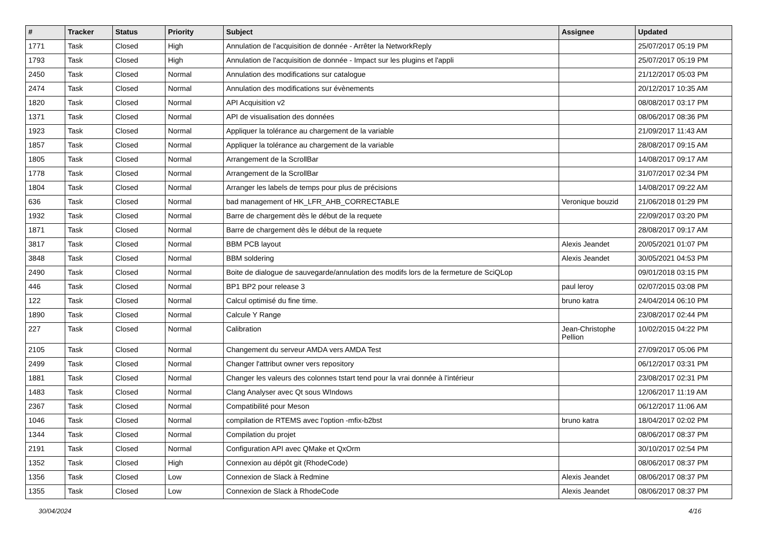| # | Tracker | Status | Priority | Subject | Assignee | Updated |
| --- | --- | --- | --- | --- | --- | --- |
| 1771 | Task | Closed | High | Annulation de l'acquisition de donnée - Arrêter la NetworkReply | | 25/07/2017 05:19 PM |
| 1793 | Task | Closed | High | Annulation de l'acquisition de donnée - Impact sur les plugins et l'appli | | 25/07/2017 05:19 PM |
| 2450 | Task | Closed | Normal | Annulation des modifications sur catalogue | | 21/12/2017 05:03 PM |
| 2474 | Task | Closed | Normal | Annulation des modifications sur évènements | | 20/12/2017 10:35 AM |
| 1820 | Task | Closed | Normal | API Acquisition v2 | | 08/08/2017 03:17 PM |
| 1371 | Task | Closed | Normal | API de visualisation des données | | 08/06/2017 08:36 PM |
| 1923 | Task | Closed | Normal | Appliquer la tolérance au chargement de la variable | | 21/09/2017 11:43 AM |
| 1857 | Task | Closed | Normal | Appliquer la tolérance au chargement de la variable | | 28/08/2017 09:15 AM |
| 1805 | Task | Closed | Normal | Arrangement de la ScrollBar | | 14/08/2017 09:17 AM |
| 1778 | Task | Closed | Normal | Arrangement de la ScrollBar | | 31/07/2017 02:34 PM |
| 1804 | Task | Closed | Normal | Arranger les labels de temps pour plus de précisions | | 14/08/2017 09:22 AM |
| 636 | Task | Closed | Normal | bad management of HK_LFR_AHB_CORRECTABLE | Veronique bouzid | 21/06/2018 01:29 PM |
| 1932 | Task | Closed | Normal | Barre de chargement dès le début de la requete | | 22/09/2017 03:20 PM |
| 1871 | Task | Closed | Normal | Barre de chargement dès le début de la requete | | 28/08/2017 09:17 AM |
| 3817 | Task | Closed | Normal | BBM PCB layout | Alexis Jeandet | 20/05/2021 01:07 PM |
| 3848 | Task | Closed | Normal | BBM soldering | Alexis Jeandet | 30/05/2021 04:53 PM |
| 2490 | Task | Closed | Normal | Boite de dialogue de sauvegarde/annulation des modifs lors de la fermeture de SciQLop | | 09/01/2018 03:15 PM |
| 446 | Task | Closed | Normal | BP1 BP2 pour release 3 | paul leroy | 02/07/2015 03:08 PM |
| 122 | Task | Closed | Normal | Calcul optimisé du fine time. | bruno katra | 24/04/2014 06:10 PM |
| 1890 | Task | Closed | Normal | Calcule Y Range | | 23/08/2017 02:44 PM |
| 227 | Task | Closed | Normal | Calibration | Jean-Christophe Pellion | 10/02/2015 04:22 PM |
| 2105 | Task | Closed | Normal | Changement du serveur AMDA vers AMDA Test | | 27/09/2017 05:06 PM |
| 2499 | Task | Closed | Normal | Changer l'attribut owner vers repository | | 06/12/2017 03:31 PM |
| 1881 | Task | Closed | Normal | Changer les valeurs des colonnes tstart tend pour la vrai donnée à l'intérieur | | 23/08/2017 02:31 PM |
| 1483 | Task | Closed | Normal | Clang Analyser avec Qt sous WIndows | | 12/06/2017 11:19 AM |
| 2367 | Task | Closed | Normal | Compatibilité pour Meson | | 06/12/2017 11:06 AM |
| 1046 | Task | Closed | Normal | compilation de RTEMS avec l'option -mfix-b2bst | bruno katra | 18/04/2017 02:02 PM |
| 1344 | Task | Closed | Normal | Compilation du projet | | 08/06/2017 08:37 PM |
| 2191 | Task | Closed | Normal | Configuration API avec QMake et QxOrm | | 30/10/2017 02:54 PM |
| 1352 | Task | Closed | High | Connexion au dépôt git (RhodeCode) | | 08/06/2017 08:37 PM |
| 1356 | Task | Closed | Low | Connexion de Slack à Redmine | Alexis Jeandet | 08/06/2017 08:37 PM |
| 1355 | Task | Closed | Low | Connexion de Slack à RhodeCode | Alexis Jeandet | 08/06/2017 08:37 PM |
30/04/2024 4/16